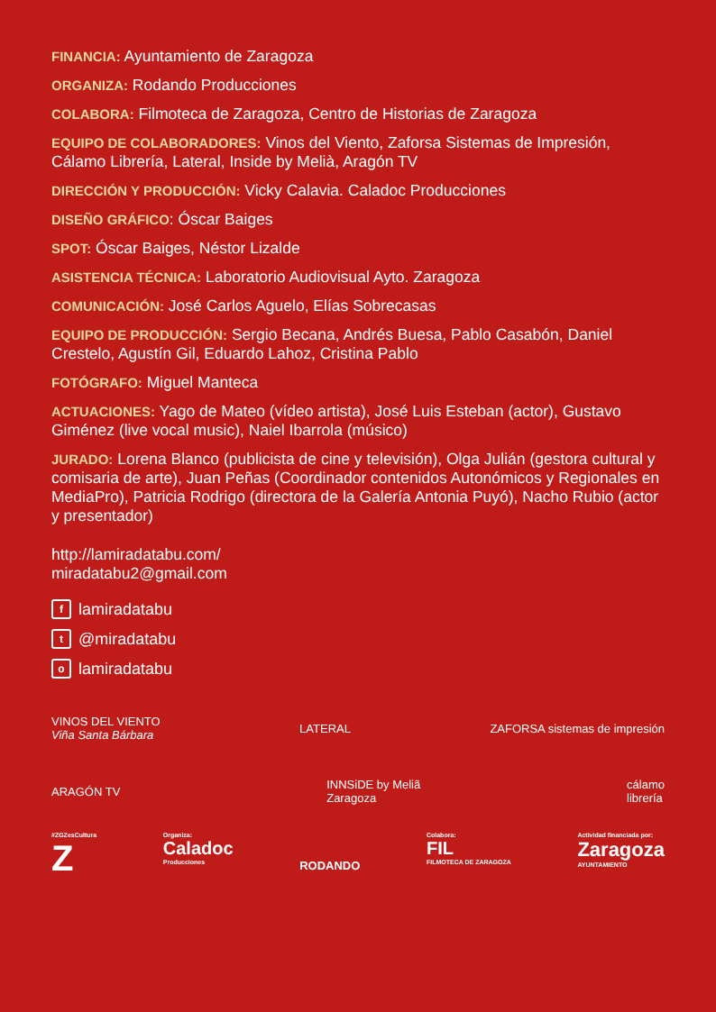FINANCIA: Ayuntamiento de Zaragoza
ORGANIZA: Rodando Producciones
COLABORA: Filmoteca de Zaragoza, Centro de Historias de Zaragoza
EQUIPO DE COLABORADORES: Vinos del Viento, Zaforsa Sistemas de Impresión, Cálamo Librería, Lateral, Inside by Melià, Aragón TV
DIRECCIÓN Y PRODUCCIÓN: Vicky Calavia. Caladoc Producciones
DISEÑO GRÁFICO: Óscar Baiges
SPOT: Óscar Baiges, Néstor Lizalde
ASISTENCIA TÉCNICA: Laboratorio Audiovisual Ayto. Zaragoza
COMUNICACIÓN: José Carlos Aguelo, Elías Sobrecasas
EQUIPO DE PRODUCCIÓN: Sergio Becana, Andrés Buesa, Pablo Casabón, Daniel Crestelo, Agustín Gil, Eduardo Lahoz, Cristina Pablo
FOTÓGRAFO: Miguel Manteca
ACTUACIONES: Yago de Mateo (vídeo artista), José Luis Esteban (actor), Gustavo Giménez (live vocal music), Naiel Ibarrola (músico)
JURADO: Lorena Blanco (publicista de cine y televisión), Olga Julián (gestora cultural y comisaria de arte), Juan Peñas (Coordinador contenidos Autonómicos y Regionales en MediaPro), Patricia Rodrigo (directora de la Galería Antonia Puyó), Nacho Rubio (actor y presentador)
http://lamiradatabu.com/
miradatabu2@gmail.com
flamiradatabu
t @miradatabu
olamiradatabu
VINOS DEL VIENTO
Viña Santa Bárbara LATERAL ZAFORSA sistemas de impresión
ARAGÓN TV INNSiDE by Meliã
Zaragoza cálamo
librería
#ZGZesCultura
Z Organiza:
Caladoc
Producciones RODANDO Colabora:
FIL
FILMOTECA DE ZARAGOZA Actividad financiada por:
Zaragoza
AYUNTAMIENTO